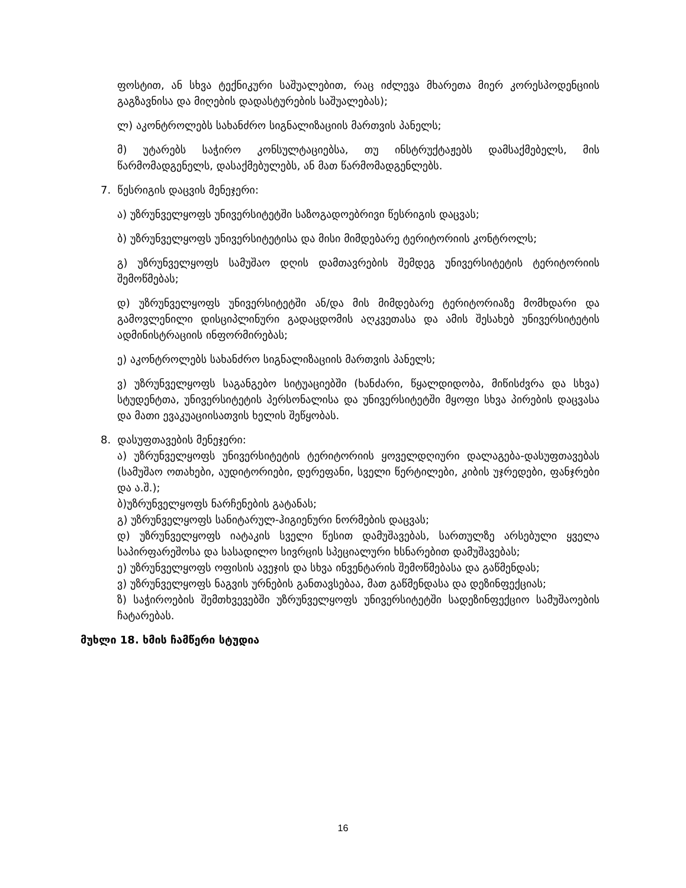ფოსტით, ან სხვა ტექნიკური საშუალებით, რაც იძლევა მხარეთა მიერ კორესპოდენციის გაგზავნისა და მიღების დადასტურების საშუალებას);
ლ) აკონტროლებს სახანძრო სიგნალიზაციის მართვის პანელს;
მ) უტარებს საჭირო კონსულტაციებსა, თუ ინსტრუქტაჟებს დამსაქმებელს, მის წარმომადგენელს, დასაქმებულებს, ან მათ წარმომადგენლებს.
7. წესრიგის დაცვის მენეჯერი:
ა) უზრუნველყოფს უნივერსიტეტში საზოგადოებრივი წესრიგის დაცვას;
ბ) უზრუნველყოფს უნივერსიტეტისა და მისი მიმდებარე ტერიტორიის კონტროლს;
გ) უზრუნველყოფს სამუშაო დღის დამთავრების შემდეგ უნივერსიტეტის ტერიტორიის შემოწმებას;
დ) უზრუნველყოფს უნივერსიტეტში ან/და მის მიმდებარე ტერიტორიაზე მომხდარი და გამოვლენილი დისციპლინური გადაცდომის აღკვეთასა და ამის შესახებ უნივერსიტეტის ადმინისტრაციის ინფორმირებას;
ე) აკონტროლებს სახანძრო სიგნალიზაციის მართვის პანელს;
ვ) უზრუნველყოფს საგანგებო სიტუაციებში (ხანძარი, წყალდიდობა, მიწისძვრა და სხვა) სტუდენტთა, უნივერსიტეტის პერსონალისა და უნივერსიტეტში მყოფი სხვა პირების დაცვასა და მათი ევაკუაციისათვის ხელის შეწყობას.
8. დასუფთავების მენეჯერი:
ა) უზრუნველყოფს უნივერსიტეტის ტერიტორიის ყოველდღიური დალაგება-დასუფთავებას (სამუშაო ოთახები, აუდიტორიები, დერეფანი, სველი წერტილები, კიბის უჯრედები, ფანჯრები და ა.შ.);
ბ)უზრუნველყოფს ნარჩენების გატანას;
გ) უზრუნველყოფს სანიტარულ-ჰიგიენური ნორმების დაცვას;
დ) უზრუნველყოფს იატაკის სველი წესით დამუშავებას, სართულზე არსებული ყველა საპირფარეშოსა და სასადილო სივრცის სპეციალური ხსნარებით დამუშავებას;
ე) უზრუნველყოფს ოფისის ავეჯის და სხვა ინვენტარის შემოწმებასა და გაწმენდას;
ვ) უზრუნველყოფს ნაგვის ურნების განთავსებაა, მათ გაწმენდასა და დეზინფექციას;
ზ) საჭიროების შემთხვევებში უზრუნველყოფს უნივერსიტეტში სადეზინფექციო სამუშაოების ჩატარებას.
მუხლი 18. ხმის ჩამწერი სტუდია
16